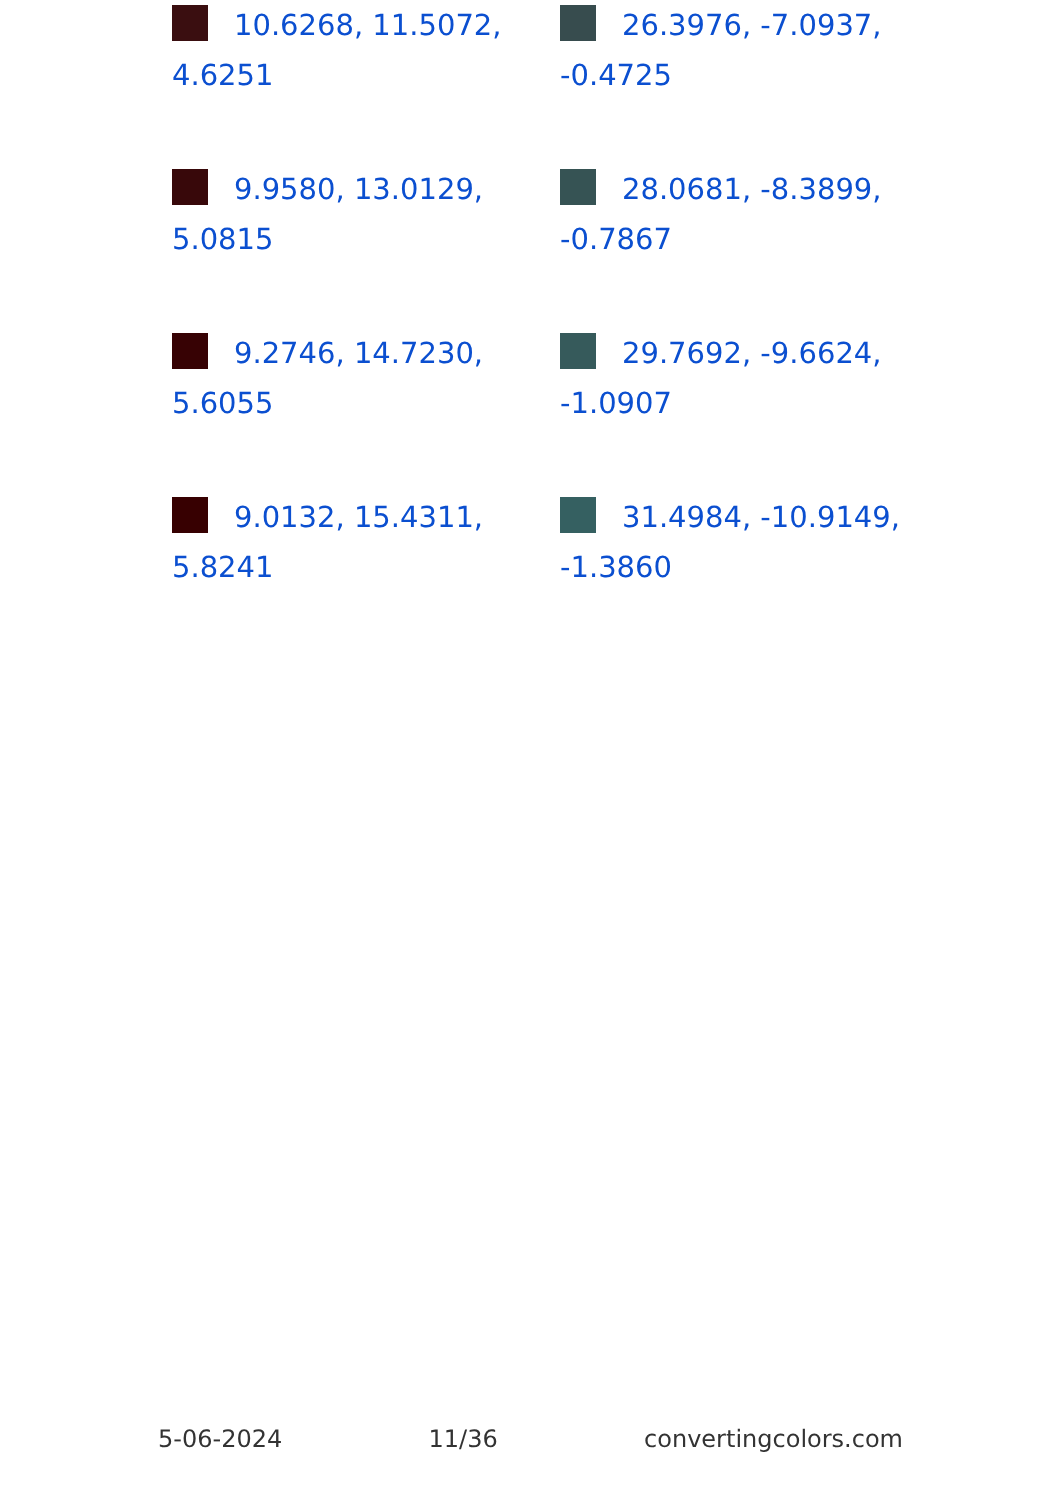10.6268, 11.5072, 4.6251
26.3976, -7.0937, -0.4725
9.9580, 13.0129, 5.0815
28.0681, -8.3899, -0.7867
9.2746, 14.7230, 5.6055
29.7692, -9.6624, -1.0907
9.0132, 15.4311, 5.8241
31.4984, -10.9149, -1.3860
5-06-2024 11/36 convertingcolors.com